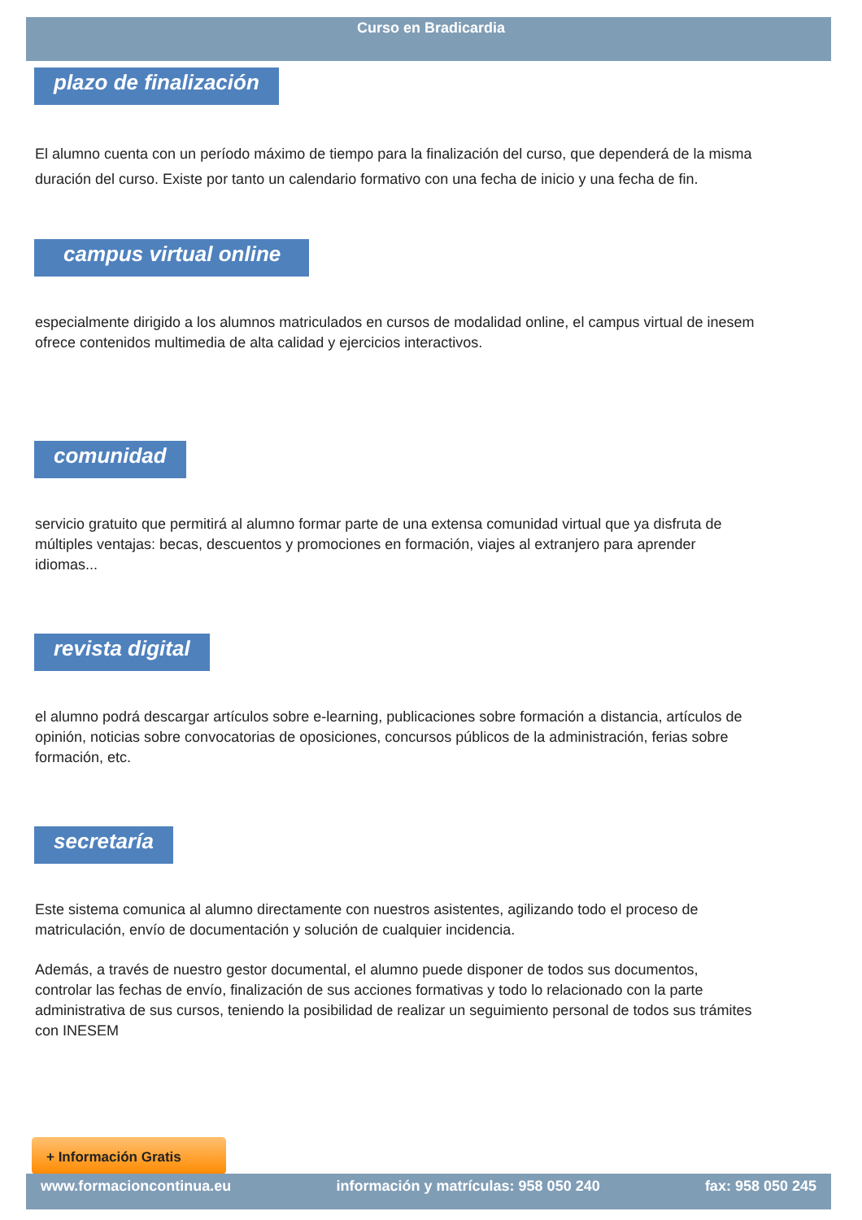Curso en Bradicardia
plazo de finalización
El alumno cuenta con un período máximo de tiempo para la finalización del curso, que dependerá de la misma duración del curso. Existe por tanto un calendario formativo con una fecha de inicio y una fecha de fin.
campus virtual online
especialmente dirigido a los alumnos matriculados en cursos de modalidad online, el campus virtual de inesem ofrece contenidos multimedia de alta calidad y ejercicios interactivos.
comunidad
servicio gratuito que permitirá al alumno formar parte de una extensa comunidad virtual que ya disfruta de múltiples ventajas: becas, descuentos y promociones en formación, viajes al extranjero para aprender idiomas...
revista digital
el alumno podrá descargar artículos sobre e-learning, publicaciones sobre formación a distancia, artículos de opinión, noticias sobre convocatorias de oposiciones, concursos públicos de la administración, ferias sobre formación, etc.
secretaría
Este sistema comunica al alumno directamente con nuestros asistentes, agilizando todo el proceso de matriculación, envío de documentación y solución de cualquier incidencia.
Además, a través de nuestro gestor documental, el alumno puede disponer de todos sus documentos, controlar las fechas de envío, finalización de sus acciones formativas y todo lo relacionado con la parte administrativa de sus cursos, teniendo la posibilidad de realizar un seguimiento personal de todos sus trámites con INESEM
+ Información Gratis
www.formacioncontinua.eu información y matrículas: 958 050 240 fax: 958 050 245